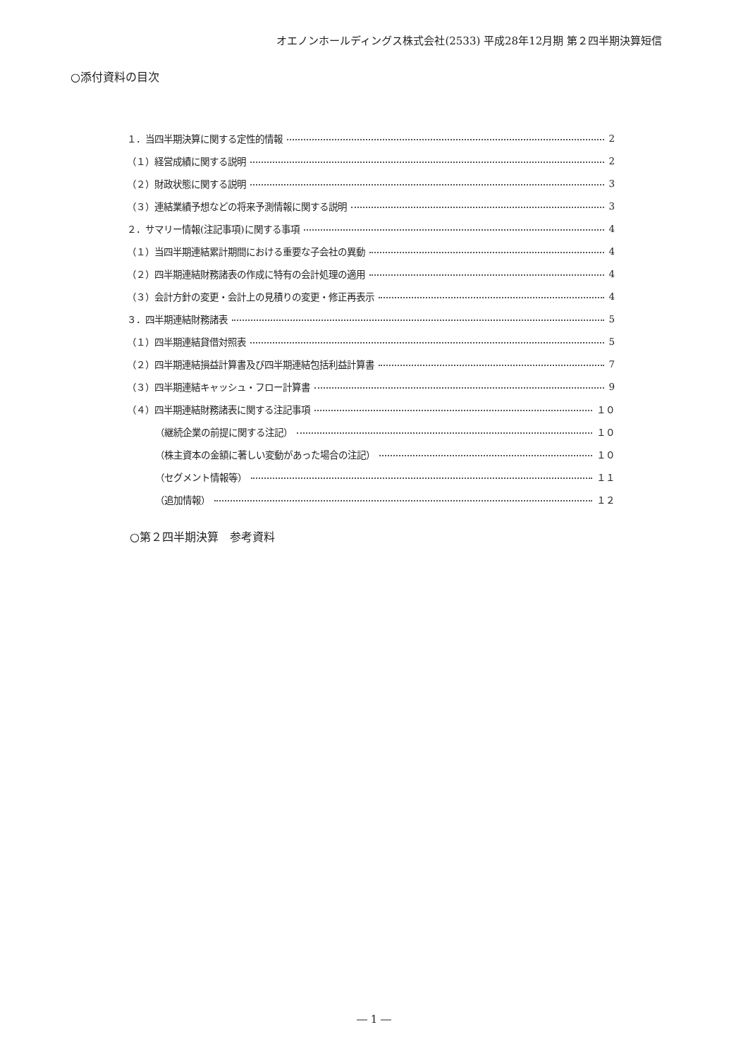オエノンホールディングス株式会社(2533) 平成28年12月期 第２四半期決算短信
○添付資料の目次
１．当四半期決算に関する定性的情報 2
（１）経営成績に関する説明 2
（２）財政状態に関する説明 3
（３）連結業績予想などの将来予測情報に関する説明 3
２．サマリー情報(注記事項)に関する事項 4
（１）当四半期連結累計期間における重要な子会社の異動 4
（２）四半期連結財務諸表の作成に特有の会計処理の適用 4
（３）会計方針の変更・会計上の見積りの変更・修正再表示 4
３．四半期連結財務諸表 5
（１）四半期連結貸借対照表 5
（２）四半期連結損益計算書及び四半期連結包括利益計算書 7
（３）四半期連結キャッシュ・フロー計算書 9
（４）四半期連結財務諸表に関する注記事項 １０
（継続企業の前提に関する注記） １０
（株主資本の金額に著しい変動があった場合の注記） １０
（セグメント情報等） １１
（追加情報） １２
○第２四半期決算　参考資料
― 1 ―